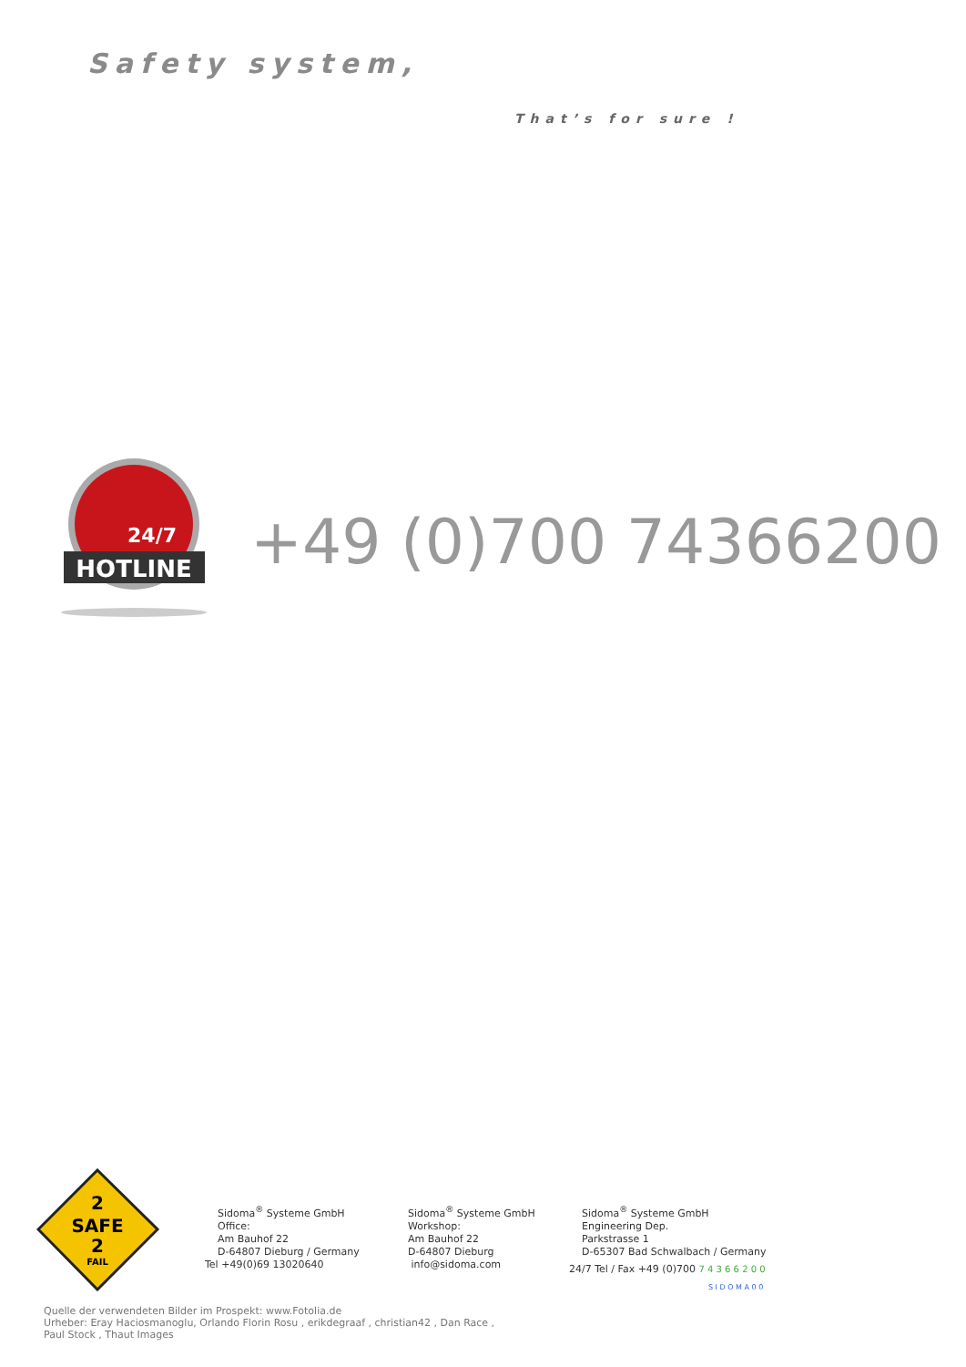Safety system,
That’s for sure !
HOTLINE
24/7
+49 (0)700 74366200
2
SAFE
2
FAIL
Sidoma<sup>®</sup> Systeme GmbH
Office:
Am Bauhof 22
D-64807 Dieburg / Germany
Tel +49(0)69 13020640
Sidoma<sup>®</sup> Systeme GmbH
Workshop:
Am Bauhof 22
D-64807 Dieburg
info@sidoma.com
Sidoma<sup>®</sup> Systeme GmbH
Engineering Dep.
Parkstrasse 1
D-65307 Bad Schwalbach / Germany
24/7 Tel / Fax +49 (0)700 7 4 3 6 6 2 0 0
S I D O M A 0 0
Quelle der verwendeten Bilder im Prospekt: www.Fotolia.de
Urheber: Eray Haciosmanoglu, Orlando Florin Rosu , erikdegraaf , christian42 , Dan Race ,
Paul Stock , Thaut Images